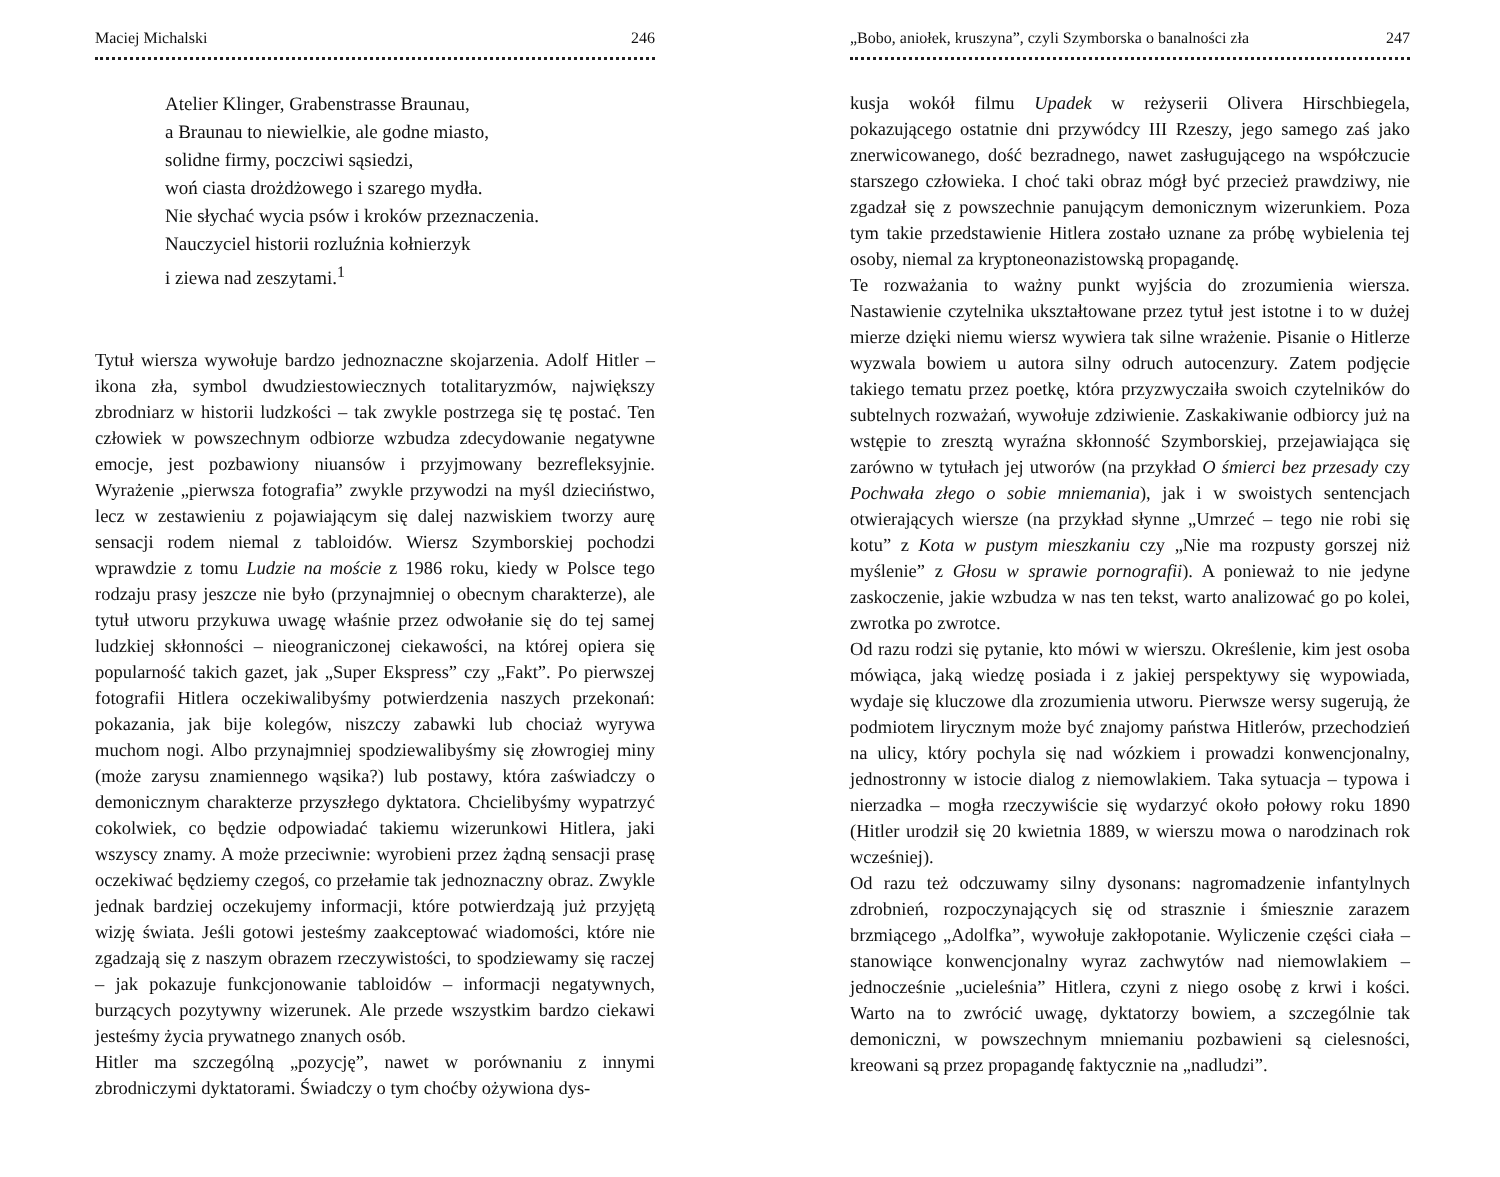Maciej Michalski 246
Atelier Klinger, Grabenstrasse Braunau,
a Braunau to niewielkie, ale godne miasto,
solidne firmy, poczciwi sąsiedzi,
woń ciasta drożdżowego i szarego mydła.
Nie słychać wycia psów i kroków przeznaczenia.
Nauczyciel historii rozluźnia kołnierzyk
i ziewa nad zeszytami.<sup>1</sup>
Tytuł wiersza wywołuje bardzo jednoznaczne skojarzenia. Adolf Hitler – ikona zła, symbol dwudziestowiecznych totalitaryzmów, największy zbrodniarz w historii ludzkości – tak zwykle postrzega się tę postać. Ten człowiek w powszechnym odbiorze wzbudza zdecydowanie negatywne emocje, jest pozbawiony niuansów i przyjmowany bezrefleksyjnie. Wyrażenie „pierwsza fotografia” zwykle przywodzi na myśl dzieciństwo, lecz w zestawieniu z pojawiającym się dalej nazwiskiem tworzy aurę sensacji rodem niemal z tabloidów. Wiersz Szymborskiej pochodzi wprawdzie z tomu Ludzie na moście z 1986 roku, kiedy w Polsce tego rodzaju prasy jeszcze nie było (przynajmniej o obecnym charakterze), ale tytuł utworu przykuwa uwagę właśnie przez odwołanie się do tej samej ludzkiej skłonności – nieograniczonej ciekawości, na której opiera się popularność takich gazet, jak „Super Ekspress” czy „Fakt”. Po pierwszej fotografii Hitlera oczekiwalibyśmy potwierdzenia naszych przekonań: pokazania, jak bije kolegów, niszczy zabawki lub chociaż wyrywa muchom nogi. Albo przynajmniej spodziewalibyśmy się złowrogiej miny (może zarysu znamiennego wąsika?) lub postawy, która zaświadczy o demonicznym charakterze przyszłego dyktatora. Chcielibyśmy wypatrzyć cokolwiek, co będzie odpowiadać takiemu wizerunkowi Hitlera, jaki wszyscy znamy. A może przeciwnie: wyrobieni przez żądną sensacji prasę oczekiwać będziemy czegoś, co przełamie tak jednoznaczny obraz. Zwykle jednak bardziej oczekujemy informacji, które potwierdzają już przyjętą wizję świata. Jeśli gotowi jesteśmy zaakceptować wiadomości, które nie zgadzają się z naszym obrazem rzeczywistości, to spodziewamy się raczej – jak pokazuje funkcjonowanie tabloidów – informacji negatywnych, burzących pozytywny wizerunek. Ale przede wszystkim bardzo ciekawi jesteśmy życia prywatnego znanych osób.
Hitler ma szczególną „pozycję”, nawet w porównaniu z innymi zbrodniczymi dyktatorami. Świadczy o tym choćby ożywiona dys-
„Bobo, aniołek, kruszyna”, czyli Szymborska o banalności zła 247
kusja wokół filmu Upadek w reżyserii Olivera Hirschbiegela, pokazującego ostatnie dni przywódcy III Rzeszy, jego samego zaś jako znerwicowanego, dość bezradnego, nawet zasługującego na współczucie starszego człowieka. I choć taki obraz mógł być przecież prawdziwy, nie zgadzał się z powszechnie panującym demonicznym wizerunkiem. Poza tym takie przedstawienie Hitlera zostało uznane za próbę wybielenia tej osoby, niemal za kryptoneonazistowską propagandę.
Te rozważania to ważny punkt wyjścia do zrozumienia wiersza. Nastawienie czytelnika ukształtowane przez tytuł jest istotne i to w dużej mierze dzięki niemu wiersz wywiera tak silne wrażenie. Pisanie o Hitlerze wyzwala bowiem u autora silny odruch autocenzury. Zatem podjęcie takiego tematu przez poetkę, która przyzwyczaiła swoich czytelników do subtelnych rozważań, wywołuje zdziwienie. Zaskakiwanie odbiorcy już na wstępie to zresztą wyraźna skłonność Szymborskiej, przejawiająca się zarówno w tytułach jej utworów (na przykład O śmierci bez przesady czy Pochwała złego o sobie mniemania), jak i w swoistych sentencjach otwierających wiersze (na przykład słynne „Umrzeć – tego nie robi się kotu” z Kota w pustym mieszkaniu czy „Nie ma rozpusty gorszej niż myślenie” z Głosu w sprawie pornografii). A ponieważ to nie jedyne zaskoczenie, jakie wzbudza w nas ten tekst, warto analizować go po kolei, zwrotka po zwrotce.
Od razu rodzi się pytanie, kto mówi w wierszu. Określenie, kim jest osoba mówiąca, jaką wiedzę posiada i z jakiej perspektywy się wypowiada, wydaje się kluczowe dla zrozumienia utworu. Pierwsze wersy sugerują, że podmiotem lirycznym może być znajomy państwa Hitlerów, przechodzień na ulicy, który pochyla się nad wózkiem i prowadzi konwencjonalny, jednostronny w istocie dialog z niemowlakiem. Taka sytuacja – typowa i nierzadka – mogła rzeczywiście się wydarzyć około połowy roku 1890 (Hitler urodził się 20 kwietnia 1889, w wierszu mowa o narodzinach rok wcześniej).
Od razu też odczuwamy silny dysonans: nagromadzenie infantylnych zdrobnień, rozpoczynających się od strasznie i śmiesznie zarazem brzmiącego „Adolfka”, wywołuje zakłopotanie. Wyliczenie części ciała – stanowiące konwencjonalny wyraz zachwytów nad niemowlakiem – jednocześnie „ucieleśnia” Hitlera, czyni z niego osobę z krwi i kości. Warto na to zwrócić uwagę, dyktatorzy bowiem, a szczególnie tak demoniczni, w powszechnym mniemaniu pozbawieni są cielesności, kreowani są przez propagandę faktycznie na „nadludzi”.